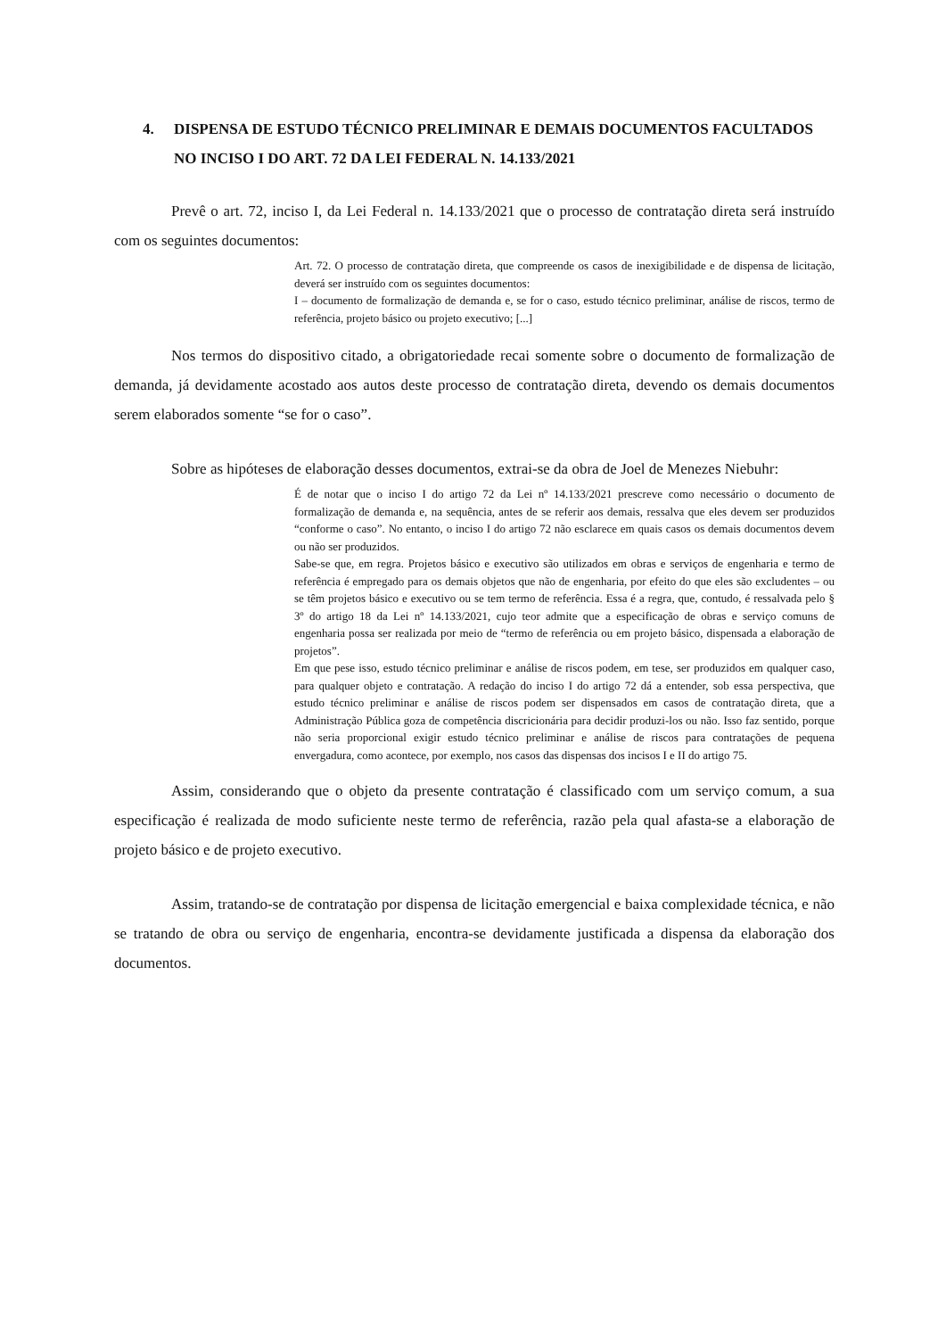4. DISPENSA DE ESTUDO TÉCNICO PRELIMINAR E DEMAIS DOCUMENTOS FACULTADOS NO INCISO I DO ART. 72 DA LEI FEDERAL N. 14.133/2021
Prevê o art. 72, inciso I, da Lei Federal n. 14.133/2021 que o processo de contratação direta será instruído com os seguintes documentos:
Art. 72. O processo de contratação direta, que compreende os casos de inexigibilidade e de dispensa de licitação, deverá ser instruído com os seguintes documentos:
I – documento de formalização de demanda e, se for o caso, estudo técnico preliminar, análise de riscos, termo de referência, projeto básico ou projeto executivo; [...]
Nos termos do dispositivo citado, a obrigatoriedade recai somente sobre o documento de formalização de demanda, já devidamente acostado aos autos deste processo de contratação direta, devendo os demais documentos serem elaborados somente “se for o caso”.
Sobre as hipóteses de elaboração desses documentos, extrai-se da obra de Joel de Menezes Niebuhr:
É de notar que o inciso I do artigo 72 da Lei nº 14.133/2021 prescreve como necessário o documento de formalização de demanda e, na sequência, antes de se referir aos demais, ressalva que eles devem ser produzidos “conforme o caso”. No entanto, o inciso I do artigo 72 não esclarece em quais casos os demais documentos devem ou não ser produzidos.
Sabe-se que, em regra. Projetos básico e executivo são utilizados em obras e serviços de engenharia e termo de referência é empregado para os demais objetos que não de engenharia, por efeito do que eles são excludentes – ou se têm projetos básico e executivo ou se tem termo de referência. Essa é a regra, que, contudo, é ressalvada pelo § 3º do artigo 18 da Lei nº 14.133/2021, cujo teor admite que a especificação de obras e serviço comuns de engenharia possa ser realizada por meio de “termo de referência ou em projeto básico, dispensada a elaboração de projetos”.
Em que pese isso, estudo técnico preliminar e análise de riscos podem, em tese, ser produzidos em qualquer caso, para qualquer objeto e contratação. A redação do inciso I do artigo 72 dá a entender, sob essa perspectiva, que estudo técnico preliminar e análise de riscos podem ser dispensados em casos de contratação direta, que a Administração Pública goza de competência discricionária para decidir produzi-los ou não. Isso faz sentido, porque não seria proporcional exigir estudo técnico preliminar e análise de riscos para contratações de pequena envergadura, como acontece, por exemplo, nos casos das dispensas dos incisos I e II do artigo 75.
Assim, considerando que o objeto da presente contratação é classificado com um serviço comum, a sua especificação é realizada de modo suficiente neste termo de referência, razão pela qual afasta-se a elaboração de projeto básico e de projeto executivo.
Assim, tratando-se de contratação por dispensa de licitação emergencial e baixa complexidade técnica, e não se tratando de obra ou serviço de engenharia, encontra-se devidamente justificada a dispensa da elaboração dos documentos.